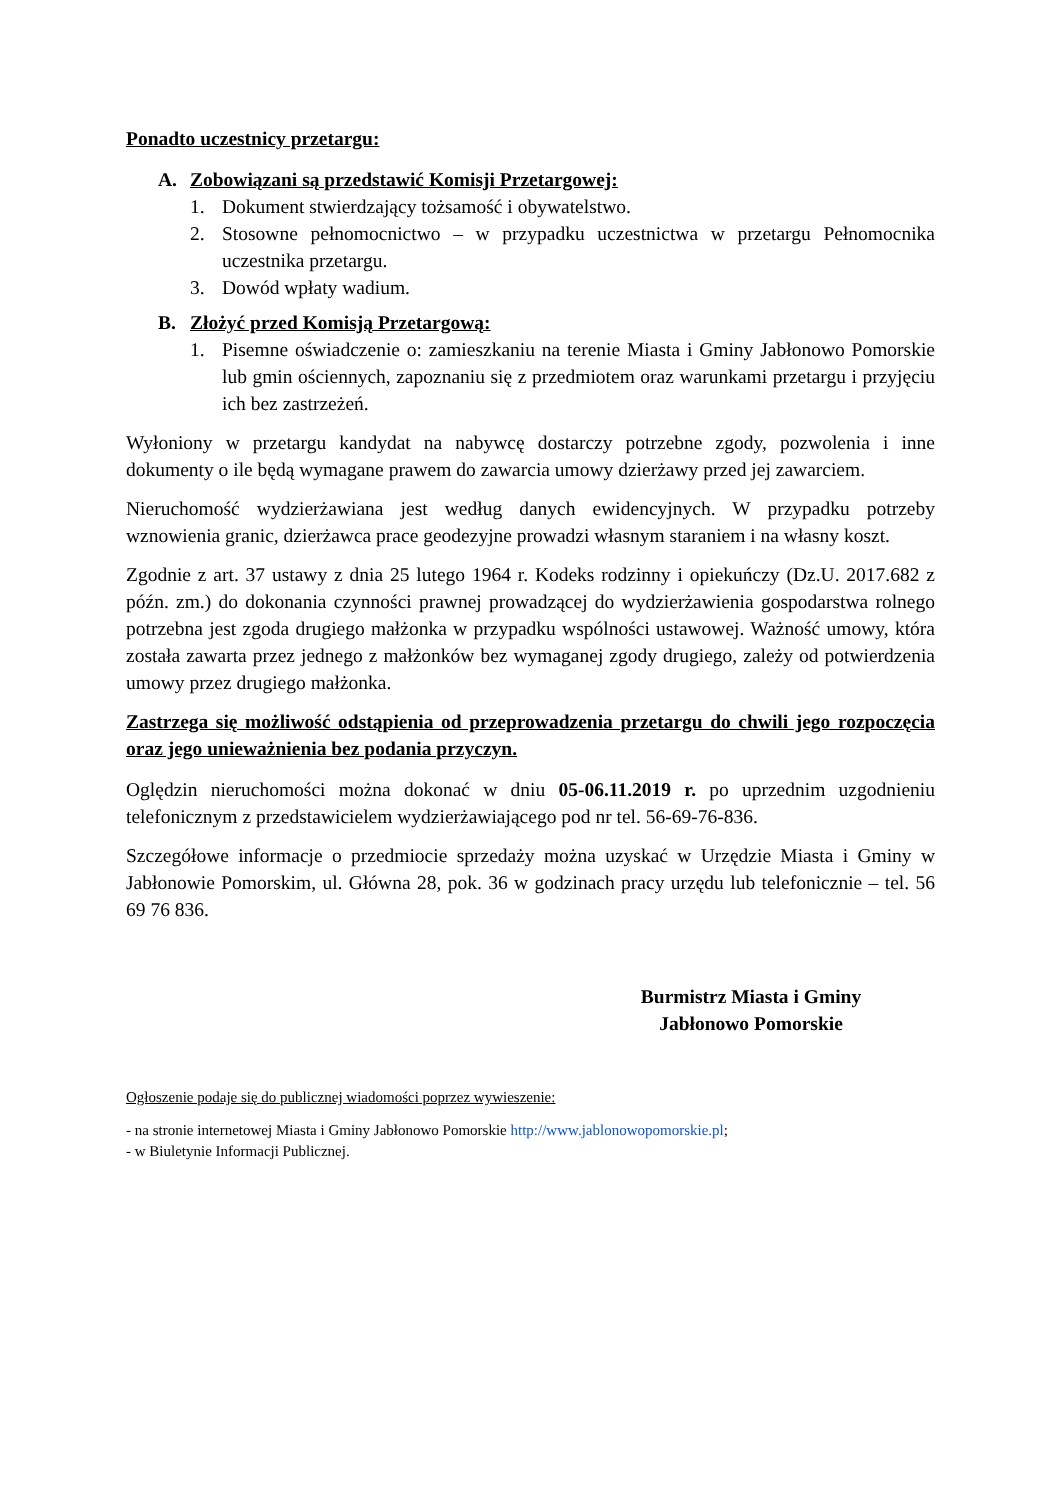Ponadto uczestnicy przetargu:
A. Zobowiązani są przedstawić Komisji Przetargowej:
1. Dokument stwierdzający tożsamość i obywatelstwo.
2. Stosowne pełnomocnictwo – w przypadku uczestnictwa w przetargu Pełnomocnika uczestnika przetargu.
3. Dowód wpłaty wadium.
B. Złożyć przed Komisją Przetargową:
1. Pisemne oświadczenie o: zamieszkaniu na terenie Miasta i Gminy Jabłonowo Pomorskie lub gmin ościennych, zapoznaniu się z przedmiotem oraz warunkami przetargu i przyjęciu ich bez zastrzeżeń.
Wyłoniony w przetargu kandydat na nabywcę dostarczy potrzebne zgody, pozwolenia i inne dokumenty o ile będą wymagane prawem do zawarcia umowy dzierżawy przed jej zawarciem.
Nieruchomość wydzierżawiana jest według danych ewidencyjnych. W przypadku potrzeby wznowienia granic, dzierżawca prace geodezyjne prowadzi własnym staraniem i na własny koszt.
Zgodnie z art. 37 ustawy z dnia 25 lutego 1964 r. Kodeks rodzinny i opiekuńczy (Dz.U. 2017.682 z późn. zm.) do dokonania czynności prawnej prowadzącej do wydzierżawienia gospodarstwa rolnego potrzebna jest zgoda drugiego małżonka w przypadku wspólności ustawowej. Ważność umowy, która została zawarta przez jednego z małżonków bez wymaganej zgody drugiego, zależy od potwierdzenia umowy przez drugiego małżonka.
Zastrzega się możliwość odstąpienia od przeprowadzenia przetargu do chwili jego rozpoczęcia oraz jego unieważnienia bez podania przyczyn.
Oględzin nieruchomości można dokonać w dniu 05-06.11.2019 r. po uprzednim uzgodnieniu telefonicznym z przedstawicielem wydzierżawiającego pod nr tel. 56-69-76-836.
Szczegółowe informacje o przedmiocie sprzedaży można uzyskać w Urzędzie Miasta i Gminy w Jabłonowie Pomorskim, ul. Główna 28, pok. 36 w godzinach pracy urzędu lub telefonicznie – tel. 56 69 76 836.
Burmistrz Miasta i Gminy
Jabłonowo Pomorskie
Ogłoszenie podaje się do publicznej wiadomości poprzez wywieszenie:
- na stronie internetowej Miasta i Gminy Jabłonowo Pomorskie http://www.jablonowopomorskie.pl;
- w Biuletynie Informacji Publicznej.